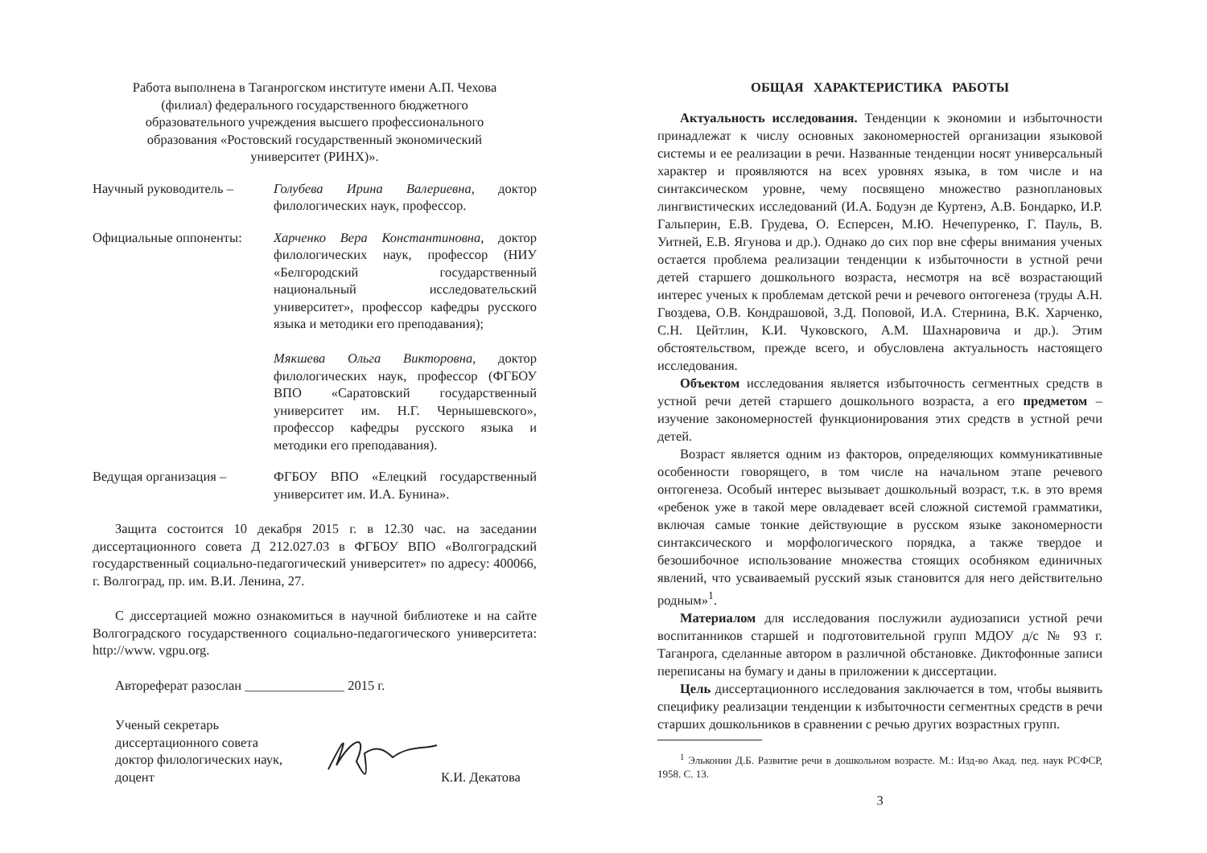Работа выполнена в Таганрогском институте имени А.П. Чехова
(филиал) федерального государственного бюджетного
образовательного учреждения высшего профессионального
образования «Ростовский государственный экономический
университет (РИНХ)».
Научный руководитель – Голубева Ирина Валериевна, доктор филологических наук, профессор.
Официальные оппоненты: Харченко Вера Константиновна, доктор филологических наук, профессор (НИУ «Белгородский государственный национальный исследовательский университет», профессор кафедры русского языка и методики его преподавания);
Мякшева Ольга Викторовна, доктор филологических наук, профессор (ФГБОУ ВПО «Саратовский государственный университет им. Н.Г. Чернышевского», профессор кафедры русского языка и методики его преподавания).
Ведущая организация – ФГБОУ ВПО «Елецкий государственный университет им. И.А. Бунина».
Защита состоится 10 декабря 2015 г. в 12.30 час. на заседании диссертационного совета Д 212.027.03 в ФГБОУ ВПО «Волгоградский государственный социально-педагогический университет» по адресу: 400066, г. Волгоград, пр. им. В.И. Ленина, 27.
С диссертацией можно ознакомиться в научной библиотеке и на сайте Волгоградского государственного социально-педагогического университета: http://www. vgpu.org.
Автореферат разослан _______________ 2015 г.
Ученый секретарь
диссертационного совета
доктор филологических наук,
доцент
К.И. Декатова
ОБЩАЯ ХАРАКТЕРИСТИКА РАБОТЫ
Актуальность исследования. Тенденции к экономии и избыточности принадлежат к числу основных закономерностей организации языковой системы и ее реализации в речи. Названные тенденции носят универсальный характер и проявляются на всех уровнях языка, в том числе и на синтаксическом уровне, чему посвящено множество разноплановых лингвистических исследований (И.А. Бодуэн де Куртенэ, А.В. Бондарко, И.Р. Гальперин, Е.В. Грудева, О. Есперсен, М.Ю. Нечепуренко, Г. Пауль, В. Уитней, Е.В. Ягунова и др.). Однако до сих пор вне сферы внимания ученых остается проблема реализации тенденции к избыточности в устной речи детей старшего дошкольного возраста, несмотря на всё возрастающий интерес ученых к проблемам детской речи и речевого онтогенеза (труды А.Н. Гвоздева, О.В. Кондрашовой, З.Д. Поповой, И.А. Стернина, В.К. Харченко, С.Н. Цейтлин, К.И. Чуковского, А.М. Шахнаровича и др.). Этим обстоятельством, прежде всего, и обусловлена актуальность настоящего исследования.
Объектом исследования является избыточность сегментных средств в устной речи детей старшего дошкольного возраста, а его предметом – изучение закономерностей функционирования этих средств в устной речи детей.
Возраст является одним из факторов, определяющих коммуникативные особенности говорящего, в том числе на начальном этапе речевого онтогенеза. Особый интерес вызывает дошкольный возраст, т.к. в это время «ребенок уже в такой мере овладевает всей сложной системой грамматики, включая самые тонкие действующие в русском языке закономерности синтаксического и морфологического порядка, а также твердое и безошибочное использование множества стоящих особняком единичных явлений, что усваиваемый русский язык становится для него действительно родным»<sup>1</sup>.
Материалом для исследования послужили аудиозаписи устной речи воспитанников старшей и подготовительной групп МДОУ д/с № 93 г. Таганрога, сделанные автором в различной обстановке. Диктофонные записи переписаны на бумагу и даны в приложении к диссертации.
Цель диссертационного исследования заключается в том, чтобы выявить специфику реализации тенденции к избыточности сегментных средств в речи старших дошкольников в сравнении с речью других возрастных групп.
<sup>1</sup> Эльконин Д.Б. Развитие речи в дошкольном возрасте. М.: Изд-во Акад. пед. наук РСФСР, 1958. С. 13.
3